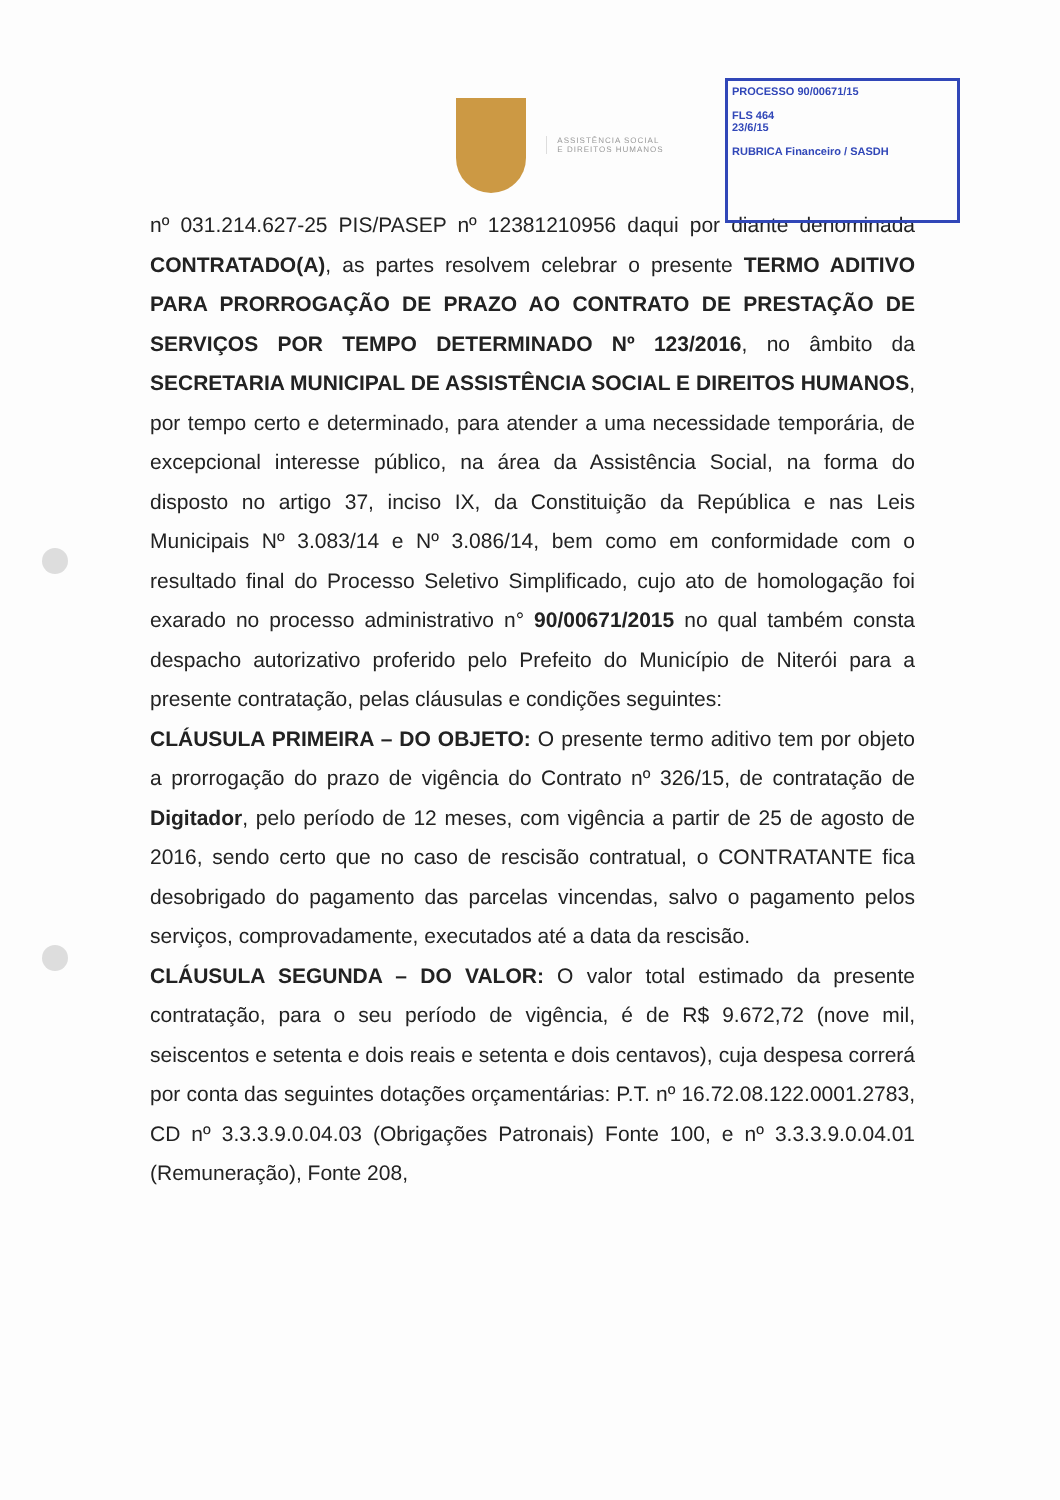PROCESSO 90/00671/15
FLS 464
23/6/15
RUBRICA Financeiro / SASDH
ASSISTÊNCIA SOCIAL
E DIREITOS HUMANOS
nº 031.214.627-25 PIS/PASEP nº 12381210956 daqui por diante denominada CONTRATADO(A), as partes resolvem celebrar o presente TERMO ADITIVO PARA PRORROGAÇÃO DE PRAZO AO CONTRATO DE PRESTAÇÃO DE SERVIÇOS POR TEMPO DETERMINADO Nº 123/2016, no âmbito da SECRETARIA MUNICIPAL DE ASSISTÊNCIA SOCIAL E DIREITOS HUMANOS, por tempo certo e determinado, para atender a uma necessidade temporária, de excepcional interesse público, na área da Assistência Social, na forma do disposto no artigo 37, inciso IX, da Constituição da República e nas Leis Municipais Nº 3.083/14 e Nº 3.086/14, bem como em conformidade com o resultado final do Processo Seletivo Simplificado, cujo ato de homologação foi exarado no processo administrativo n° 90/00671/2015 no qual também consta despacho autorizativo proferido pelo Prefeito do Município de Niterói para a presente contratação, pelas cláusulas e condições seguintes:
CLÁUSULA PRIMEIRA – DO OBJETO: O presente termo aditivo tem por objeto a prorrogação do prazo de vigência do Contrato nº 326/15, de contratação de Digitador, pelo período de 12 meses, com vigência a partir de 25 de agosto de 2016, sendo certo que no caso de rescisão contratual, o CONTRATANTE fica desobrigado do pagamento das parcelas vincendas, salvo o pagamento pelos serviços, comprovadamente, executados até a data da rescisão.
CLÁUSULA SEGUNDA – DO VALOR: O valor total estimado da presente contratação, para o seu período de vigência, é de R$ 9.672,72 (nove mil, seiscentos e setenta e dois reais e setenta e dois centavos), cuja despesa correrá por conta das seguintes dotações orçamentárias: P.T. nº 16.72.08.122.0001.2783, CD nº 3.3.3.9.0.04.03 (Obrigações Patronais) Fonte 100, e nº 3.3.3.9.0.04.01 (Remuneração), Fonte 208,